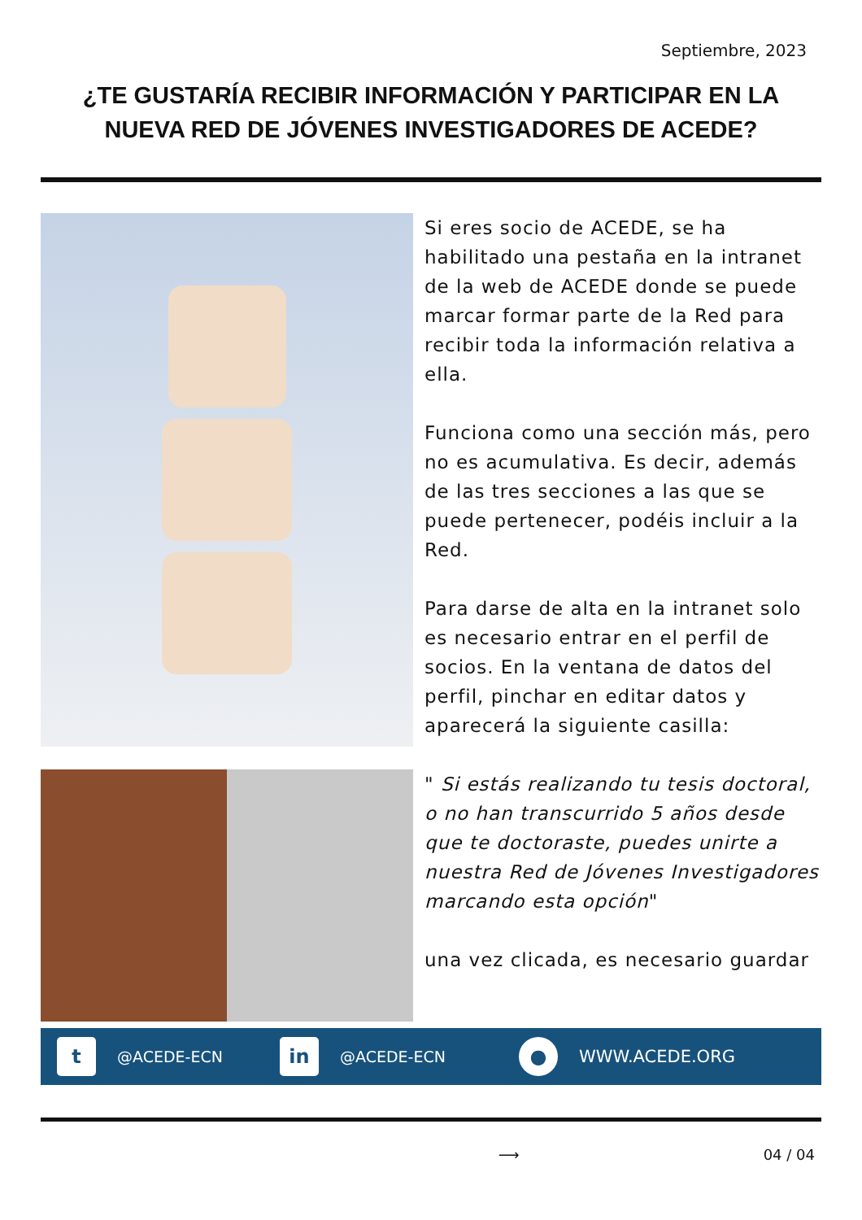Septiembre, 2023
¿TE GUSTARÍA RECIBIR INFORMACIÓN Y PARTICIPAR EN LA NUEVA RED DE JÓVENES INVESTIGADORES DE ACEDE?
Si eres socio de ACEDE, se ha habilitado una pestaña en la intranet de la web de ACEDE donde se puede marcar formar parte de la Red para recibir toda la información relativa a ella.
Funciona como una sección más, pero no es acumulativa. Es decir, además de las tres secciones a las que se puede pertenecer, podéis incluir a la Red.
Para darse de alta en la intranet solo es necesario entrar en el perfil de socios. En la ventana de datos del perfil, pinchar en editar datos y aparecerá la siguiente casilla:
" Si estás realizando tu tesis doctoral, o no han transcurrido 5 años desde que te doctoraste, puedes unirte a nuestra Red de Jóvenes Investigadores marcando esta opción"
una vez clicada, es necesario guardar
t
@ACEDE-ECN
in
@ACEDE-ECN
●
WWW.ACEDE.ORG
⟶ 04 / 04